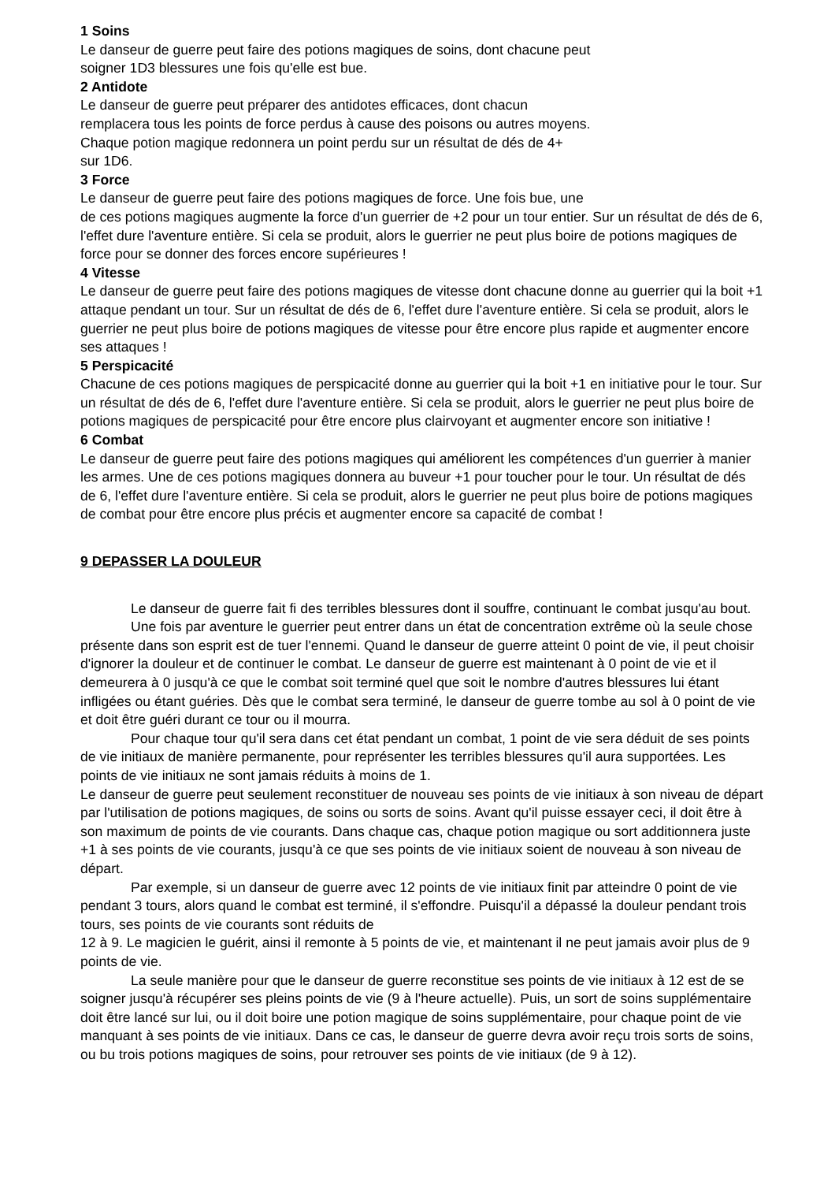1 Soins
Le danseur de guerre peut faire des potions magiques de soins, dont chacune peut
soigner 1D3 blessures une fois qu'elle est bue.
2 Antidote
Le danseur de guerre peut préparer des antidotes efficaces, dont chacun
remplacera tous les points de force perdus à cause des poisons ou autres moyens.
Chaque potion magique redonnera un point perdu sur un résultat de dés de 4+
sur 1D6.
3 Force
Le danseur de guerre peut faire des potions magiques de force. Une fois bue, une
de ces potions magiques augmente la force d'un guerrier de +2 pour un tour entier. Sur un résultat de dés de 6, l'effet dure l'aventure entière. Si cela se produit, alors le guerrier ne peut plus boire de potions magiques de force pour se donner des forces encore supérieures !
4 Vitesse
Le danseur de guerre peut faire des potions magiques de vitesse dont chacune donne au guerrier qui la boit +1 attaque pendant un tour. Sur un résultat de dés de 6, l'effet dure l'aventure entière. Si cela se produit, alors le guerrier ne peut plus boire de potions magiques de vitesse pour être encore plus rapide et augmenter encore ses attaques !
5 Perspicacité
Chacune de ces potions magiques de perspicacité donne au guerrier qui la boit +1 en initiative pour le tour. Sur un résultat de dés de 6, l'effet dure l'aventure entière. Si cela se produit, alors le guerrier ne peut plus boire de potions magiques de perspicacité pour être encore plus clairvoyant et augmenter encore son initiative !
6 Combat
Le danseur de guerre peut faire des potions magiques qui améliorent les compétences d'un guerrier à manier les armes. Une de ces potions magiques donnera au buveur +1 pour toucher pour le tour. Un résultat de dés de 6, l'effet dure l'aventure entière. Si cela se produit, alors le guerrier ne peut plus boire de potions magiques de combat pour être encore plus précis et augmenter encore sa capacité de combat !
9 DEPASSER LA DOULEUR
Le danseur de guerre fait fi des terribles blessures dont il souffre, continuant le combat jusqu'au bout.
Une fois par aventure le guerrier peut entrer dans un état de concentration extrême où la seule chose présente dans son esprit est de tuer l'ennemi. Quand le danseur de guerre atteint 0 point de vie, il peut choisir d'ignorer la douleur et de continuer le combat. Le danseur de guerre est maintenant à 0 point de vie et il demeurera à 0 jusqu'à ce que le combat soit terminé quel que soit le nombre d'autres blessures lui étant infligées ou étant guéries. Dès que le combat sera terminé, le danseur de guerre tombe au sol à 0 point de vie et doit être guéri durant ce tour ou il mourra.
Pour chaque tour qu'il sera dans cet état pendant un combat, 1 point de vie sera déduit de ses points de vie initiaux de manière permanente, pour représenter les terribles blessures qu'il aura supportées. Les points de vie initiaux ne sont jamais réduits à moins de 1.
Le danseur de guerre peut seulement reconstituer de nouveau ses points de vie initiaux à son niveau de départ par l'utilisation de potions magiques, de soins ou sorts de soins. Avant qu'il puisse essayer ceci, il doit être à son maximum de points de vie courants. Dans chaque cas, chaque potion magique ou sort additionnera juste +1 à ses points de vie courants, jusqu'à ce que ses points de vie initiaux soient de nouveau à son niveau de départ.
Par exemple, si un danseur de guerre avec 12 points de vie initiaux finit par atteindre 0 point de vie pendant 3 tours, alors quand le combat est terminé, il s'effondre. Puisqu'il a dépassé la douleur pendant trois tours, ses points de vie courants sont réduits de
12 à 9. Le magicien le guérit, ainsi il remonte à 5 points de vie, et maintenant il ne peut jamais avoir plus de 9 points de vie.
La seule manière pour que le danseur de guerre reconstitue ses points de vie initiaux à 12 est de se soigner jusqu'à récupérer ses pleins points de vie (9 à l'heure actuelle). Puis, un sort de soins supplémentaire doit être lancé sur lui, ou il doit boire une potion magique de soins supplémentaire, pour chaque point de vie manquant à ses points de vie initiaux. Dans ce cas, le danseur de guerre devra avoir reçu trois sorts de soins, ou bu trois potions magiques de soins, pour retrouver ses points de vie initiaux (de 9 à 12).